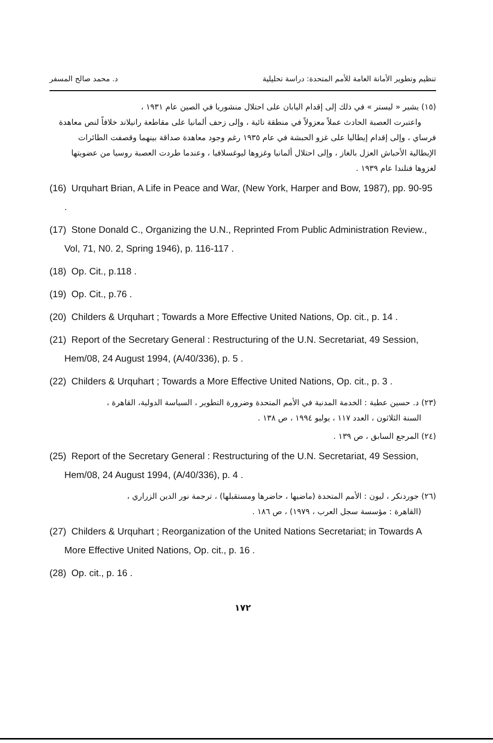تنظيم وتطوير الأمانة العامة للأمم المتحدة: دراسة تحليلية د. محمد صالح المسفر
(١٥) يشير « ليستر » في ذلك إلى إقدام اليابان على احتلال منشوريا في الصين عام ١٩٣١ ،
واعتبرت العصبة الحادث عملاً معزولاً في منطقة نائية ، وإلى زحف ألمانيا على مقاطعة رانيلاند خلافاً لنص معاهدة فرساي ، وإلى إقدام إيطاليا على غزو الحبشة في عام ١٩٣٥ رغم وجود معاهدة صداقة بينهما وقصفت الطائرات الإيطالية الأحباش العزل بالغاز ، وإلى احتلال ألمانيا وغزوها ليوغسلافيا ، وعندما طردت العصبة روسيا من عضويتها لغزوها فنلندا عام ١٩٣٩ .
(16) Urquhart Brian, A Life in Peace and War, (New York, Harper and Bow, 1987), pp. 90-95 .
(17) Stone Donald C., Organizing the U.N., Reprinted From Public Administration Review., Vol, 71, N0. 2, Spring 1946), p. 116-117 .
(18) Op. Cit., p.118 .
(19) Op. Cit., p.76 .
(20) Childers & Urquhart ; Towards a More Effective United Nations, Op. cit., p. 14 .
(21) Report of the Secretary General : Restructuring of the U.N. Secretariat, 49 Session, Hem/08, 24 August 1994, (A/40/336), p. 5 .
(22) Childers & Urquhart ; Towards a More Effective United Nations, Op. cit., p. 3 .
(٢٣) د. حسين عطية : الخدمة المدنية في الأمم المتحدة وضرورة التطوير ، السياسة الدولية، القاهرة ،
السنة الثلاثون ، العدد ١١٧ ، يوليو ١٩٩٤ ، ص ١٣٨ .
(٢٤) المرجع السابق ، ص ١٣٩ .
(25) Report of the Secretary General : Restructuring of the U.N. Secretariat, 49 Session, Hem/08, 24 August 1994, (A/40/336), p. 4 .
(٢٦) جوردنكر ، ليون : الأمم المتحدة (ماضيها ، حاضرها ومستقبلها) ، ترجمة نور الدين الزراري ،
(القاهرة : مؤسسة سجل العرب ، ١٩٧٩) ، ص ١٨٦ .
(27) Childers & Urquhart ; Reorganization of the United Nations Secretariat; in Towards A More Effective United Nations, Op. cit., p. 16 .
(28) Op. cit., p. 16 .
١٧٢